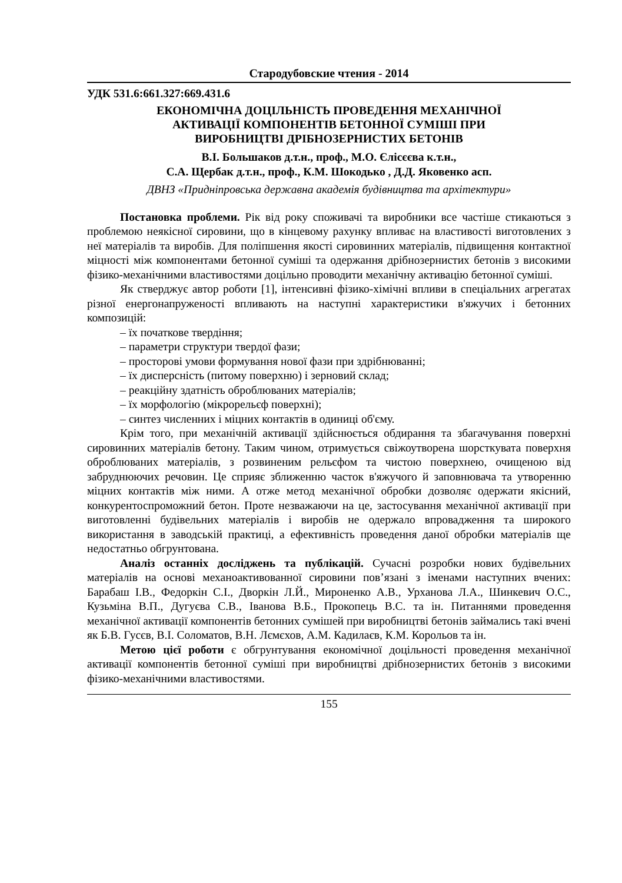Стародубовские чтения - 2014
УДК 531.6:661.327:669.431.6
ЕКОНОМІЧНА ДОЦІЛЬНІСТЬ ПРОВЕДЕННЯ МЕХАНІЧНОЇ
АКТИВАЦІЇ КОМПОНЕНТІВ БЕТОННОЇ СУМІШІ ПРИ
ВИРОБНИЦТВІ ДРІБНОЗЕРНИСТИХ БЕТОНІВ
В.І. Большаков д.т.н., проф., М.О. Єлісєєва к.т.н.,
С.А. Щербак д.т.н., проф., К.М. Шокодько , Д.Д. Яковенко асп.
ДВНЗ «Придніпровська державна академія будівництва та архітектури»
Постановка проблеми. Рік від року споживачі та виробники все частіше стикаються з проблемою неякісної сировини, що в кінцевому рахунку впливає на властивості виготовлених з неї матеріалів та виробів. Для поліпшення якості сировинних матеріалів, підвищення контактної міцності між компонентами бетонної суміші та одержання дрібнозернистих бетонів з високими фізико-механічними властивостями доцільно проводити механічну активацію бетонної суміші.
Як стверджує автор роботи [1], інтенсивні фізико-хімічні впливи в спеціальних агрегатах різної енергонапруженості впливають на наступні характеристики в'яжучих і бетонних композицій:
– їх початкове твердіння;
– параметри структури твердої фази;
– просторові умови формування нової фази при здрібнюванні;
– їх дисперсність (питому поверхню) і зерновий склад;
– реакційну здатність оброблюваних матеріалів;
– їх морфологію (мікрорельєф поверхні);
– синтез численних і міцних контактів в одиниці об'єму.
Крім того, при механічній активації здійснюється обдирання та збагачування поверхні сировинних матеріалів бетону. Таким чином, отримується свіжоутворена шорсткувата поверхня оброблюваних матеріалів, з розвиненим рельєфом та чистою поверхнею, очищеною від забруднюючих речовин. Це сприяє зближенню часток в'яжучого й заповнювача та утворенню міцних контактів між ними. А отже метод механічної обробки дозволяє одержати якісний, конкурентоспроможний бетон. Проте незважаючи на це, застосування механічної активації при виготовленні будівельних матеріалів і виробів не одержало впровадження та широкого використання в заводській практиці, а ефективність проведення даної обробки матеріалів ще недостатньо обгрунтована.
Аналіз останніх досліджень та публікацій. Сучасні розробки нових будівельних матеріалів на основі механоактивованної сировини пов’язані з іменами наступних вчених: Барабаш І.В., Федоркін С.І., Дворкін Л.Й., Мироненко А.В., Урханова Л.А., Шинкевич О.С., Кузьміна В.П., Дугуєва С.В., Іванова В.Б., Прокопець В.С. та ін. Питаннями проведення механічної активації компонентів бетонних сумішей при виробництві бетонів займались такі вчені як Б.В. Гусєв, В.І. Соломатов, В.Н. Лємєхов, А.М. Кадилаєв, К.М. Корольов та ін.
Метою цієї роботи є обгрунтування економічної доцільності проведення механічної активації компонентів бетонної суміші при виробництві дрібнозернистих бетонів з високими фізико-механічними властивостями.
155